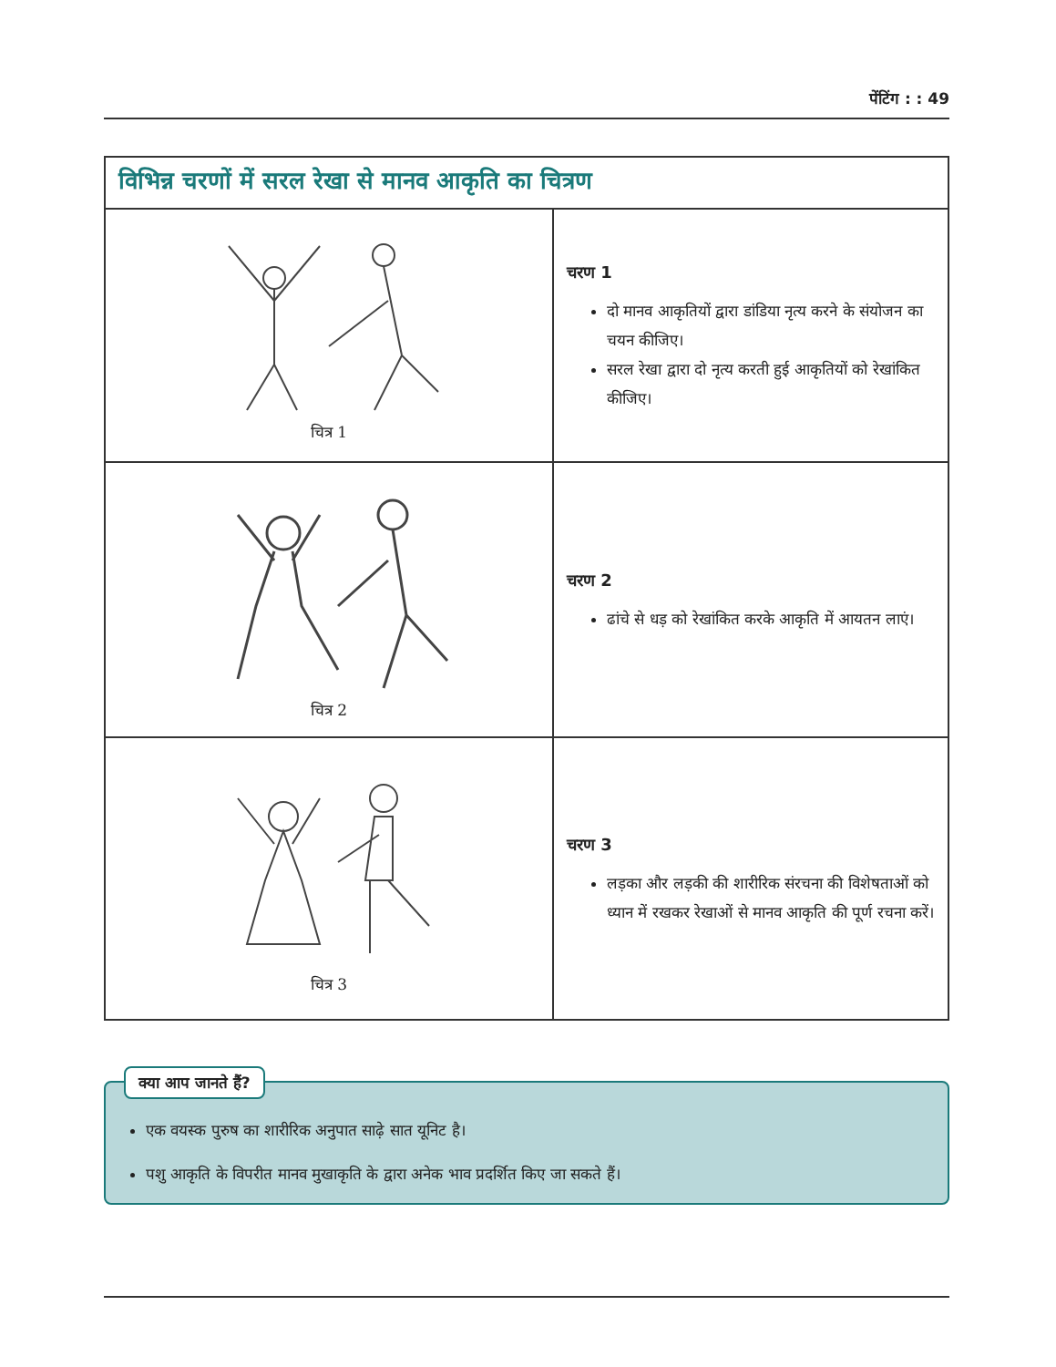पेंटिंग : : 49
| विभिन्न चरणों में सरल रेखा से मानव आकृति का चित्रण | |
| चित्र 1 | चरण 1 दो मानव आकृतियों द्वारा डांडिया नृत्य करने के संयोजन का चयन कीजिए। सरल रेखा द्वारा दो नृत्य करती हुई आकृतियों को रेखांकित कीजिए। |
| चित्र 2 | चरण 2 ढांचे से धड़ को रेखांकित करके आकृति में आयतन लाएं। |
| चित्र 3 | चरण 3 लड़का और लड़की की शारीरिक संरचना की विशेषताओं को ध्यान में रखकर रेखाओं से मानव आकृति की पूर्ण रचना करें। |
क्या आप जानते हैं?
एक वयस्क पुरुष का शारीरिक अनुपात साढ़े सात यूनिट है।
पशु आकृति के विपरीत मानव मुखाकृति के द्वारा अनेक भाव प्रदर्शित किए जा सकते हैं।